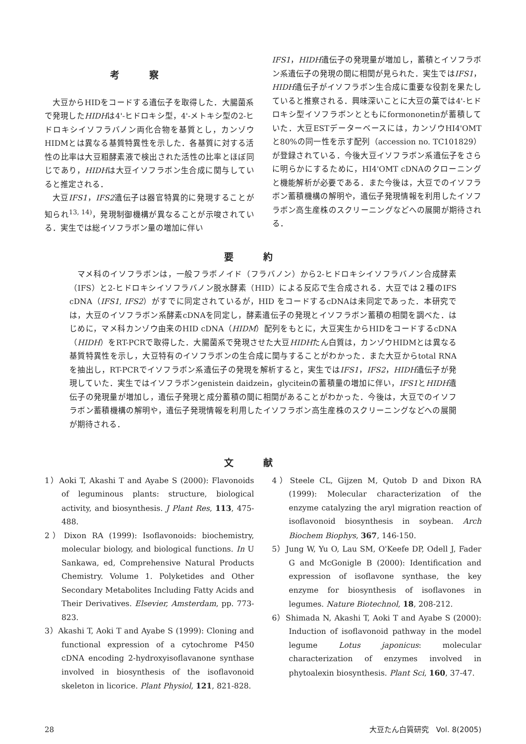考察
大豆からHIDをコードする遺伝子を取得した．大腸菌系で発現したHIDHは4'-ヒドロキシ型，4'-メトキシ型の2-ヒドロキシイソフラバノン両化合物を基質とし，カンゾウHIDMとは異なる基質特異性を示した．各基質に対する活性の比率は大豆粗酵素液で検出された活性の比率とほぼ同じであり，HIDHは大豆イソフラボン生合成に関与していると推定される．
大豆IFS1，IFS2遺伝子は器官特異的に発現することが知られ<sup>13, 14)</sup>，発現制御機構が異なることが示唆されている．実生では総イソフラボン量の増加に伴い
IFS1，HIDH遺伝子の発現量が増加し，蓄積とイソフラボン系遺伝子の発現の間に相関が見られた．実生ではIFS1，HIDH遺伝子がイソフラボン生合成に重要な役割を果たしていると推察される．興味深いことに大豆の葉では4'-ヒドロキシ型イソフラボンとともにformononetinが蓄積していた．大豆ESTデーターベースには，カンゾウHI4'OMTと80%の同一性を示す配列（accession no. TC101829）が登録されている．今後大豆イソフラボン系遺伝子をさらに明らかにするために，HI4'OMT cDNAのクローニングと機能解析が必要である．また今後は，大豆でのイソフラボン蓄積機構の解明や，遺伝子発現情報を利用したイソフラボン高生産株のスクリーニングなどへの展開が期待される．
要約
マメ科のイソフラボンは，一般フラボノイド（フラバノン）から2-ヒドロキシイソフラバノン合成酵素（IFS）と2-ヒドロキシイソフラバノン脱水酵素（HID）による反応で生合成される．大豆では２種のIFS cDNA（IFS1, IFS2）がすでに同定されているが，HID をコードするcDNAは未同定であった．本研究では，大豆のイソフラボン系酵素cDNAを同定し，酵素遺伝子の発現とイソフラボン蓄積の相関を調べた．はじめに，マメ科カンゾウ由来のHID cDNA（HIDM）配列をもとに，大豆実生からHIDをコードするcDNA（HIDH）をRT-PCRで取得した．大腸菌系で発現させた大豆HIDHたん白質は，カンゾウHIDMとは異なる基質特異性を示し，大豆特有のイソフラボンの生合成に関与することがわかった．また大豆からtotal RNAを抽出し，RT-PCRでイソフラボン系遺伝子の発現を解析すると，実生ではIFS1，IFS2，HIDH遺伝子が発現していた．実生ではイソフラボンgenistein daidzein，glyciteinの蓄積量の増加に伴い，IFS1とHIDH遺伝子の発現量が増加し，遺伝子発現と成分蓄積の間に相関があることがわかった．今後は，大豆でのイソフラボン蓄積機構の解明や，遺伝子発現情報を利用したイソフラボン高生産株のスクリーニングなどへの展開が期待される．
文献
1）Aoki T, Akashi T and Ayabe S (2000): Flavonoids of leguminous plants: structure, biological activity, and biosynthesis. J Plant Res, 113, 475-488.
2）Dixon RA (1999): Isoflavonoids: biochemistry, molecular biology, and biological functions. In U Sankawa, ed, Comprehensive Natural Products Chemistry. Volume 1. Polyketides and Other Secondary Metabolites Including Fatty Acids and Their Derivatives. Elsevier, Amsterdam, pp. 773-823.
3）Akashi T, Aoki T and Ayabe S (1999): Cloning and functional expression of a cytochrome P450 cDNA encoding 2-hydroxyisoflavanone synthase involved in biosynthesis of the isoflavonoid skeleton in licorice. Plant Physiol, 121, 821-828.
4）Steele CL, Gijzen M, Qutob D and Dixon RA (1999): Molecular characterization of the enzyme catalyzing the aryl migration reaction of isoflavonoid biosynthesis in soybean. Arch Biochem Biophys, 367, 146-150.
5）Jung W, Yu O, Lau SM, O'Keefe DP, Odell J, Fader G and McGonigle B (2000): Identification and expression of isoflavone synthase, the key enzyme for biosynthesis of isoflavones in legumes. Nature Biotechnol, 18, 208-212.
6）Shimada N, Akashi T, Aoki T and Ayabe S (2000): Induction of isoflavonoid pathway in the model legume Lotus japonicus: molecular characterization of enzymes involved in phytoalexin biosynthesis. Plant Sci, 160, 37-47.
28 大豆たん白質研究　Vol. 8(2005)